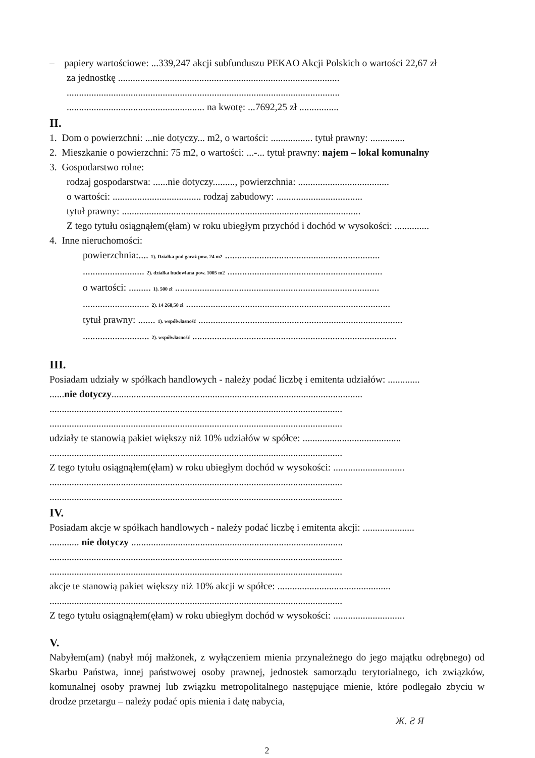– papiery wartościowe: ...339,247 akcji subfunduszu PEKAO Akcji Polskich o wartości 22,67 zł
za jednostkę ..........................................................................................
...............................................................................................................
........................................................ na kwotę: ...7692,25 zł ................
II.
1. Dom o powierzchni: ...nie dotyczy... m2, o wartości: ................. tytuł prawny: ..............
2. Mieszkanie o powierzchni: 75 m2, o wartości: ...-... tytuł prawny: najem – lokal komunalny
3. Gospodarstwo rolne:
rodzaj gospodarstwa: ......nie dotyczy........., powierzchnia: .....................................
o wartości: .................................... rodzaj zabudowy: ...................................
tytuł prawny: .................................................................................................
Z tego tytułu osiągnąłem(ęłam) w roku ubiegłym przychód i dochód w wysokości: ..............
4. Inne nieruchomości:
powierzchnia:.... 1). Działka pod garaż pow. 24 m2 ...............................................................
......................... 2). działka budowlana pow. 1005 m2 ...............................................................
o wartości: ......... 1). 500 zł ...................................................................................
........................... 2). 14 268,50 zł ...................................................................................
tytuł prawny: ....... 1). współwłasność ...................................................................................
........................... 2). współwłasność ...................................................................................
III.
Posiadam udziały w spółkach handlowych - należy podać liczbę i emitenta udziałów: .............
......nie dotyczy......................................................................................................
.......................................................................................................................
.......................................................................................................................
udziały te stanowią pakiet większy niż 10% udziałów w spółce: ........................................
.......................................................................................................................
Z tego tytułu osiągnąłem(ęłam) w roku ubiegłym dochód w wysokości: .............................
.......................................................................................................................
.......................................................................................................................
IV.
Posiadam akcje w spółkach handlowych - należy podać liczbę i emitenta akcji: .....................
............ nie dotyczy ......................................................................................
.......................................................................................................................
.......................................................................................................................
akcje te stanowią pakiet większy niż 10% akcji w spółce: ..............................................
.......................................................................................................................
Z tego tytułu osiągnąłem(ęłam) w roku ubiegłym dochód w wysokości: .............................
V.
Nabyłem(am) (nabył mój małżonek, z wyłączeniem mienia przynależnego do jego majątku odrębnego) od Skarbu Państwa, innej państwowej osoby prawnej, jednostek samorządu terytorialnego, ich związków, komunalnej osoby prawnej lub związku metropolitalnego następujące mienie, które podlegało zbyciu w drodze przetargu – należy podać opis mienia i datę nabycia,
Ж. Ƨ Я
2